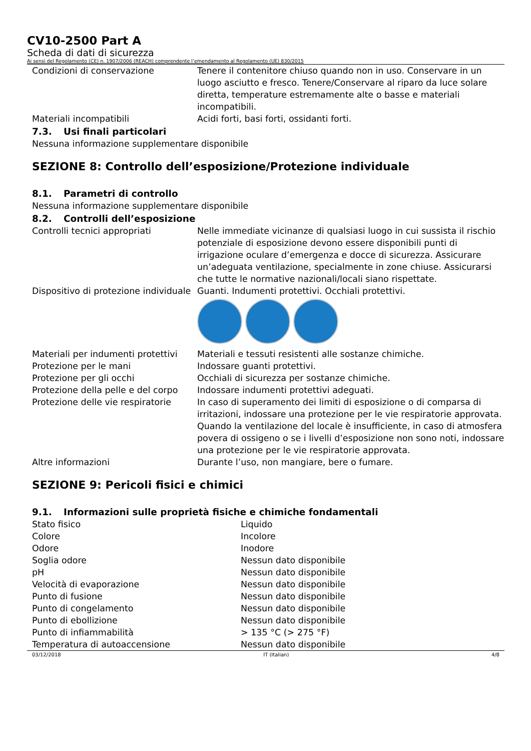CV10-2500 Part A
Scheda di dati di sicurezza
Ai sensi del Regolamento (CE) n. 1907/2006 (REACH) comprendente l’emendamento al Regolamento (UE) 830/2015
| Condizioni di conservazione | Tenere il contenitore chiuso quando non in uso. Conservare in un luogo asciutto e fresco. Tenere/Conservare al riparo da luce solare diretta, temperature estremamente alte o basse e materiali incompatibili. |
| Materiali incompatibili | Acidi forti, basi forti, ossidanti forti. |
7.3. Usi finali particolari
Nessuna informazione supplementare disponibile
SEZIONE 8: Controllo dell’esposizione/Protezione individuale
8.1. Parametri di controllo
Nessuna informazione supplementare disponibile
8.2. Controlli dell’esposizione
| Controlli tecnici appropriati | Nelle immediate vicinanze di qualsiasi luogo in cui sussista il rischio potenziale di esposizione devono essere disponibili punti di irrigazione oculare d’emergenza e docce di sicurezza. Assicurare un’adeguata ventilazione, specialmente in zone chiuse. Assicurarsi che tutte le normative nazionali/locali siano rispettate. |
| Dispositivo di protezione individuale | Guanti. Indumenti protettivi. Occhiali protettivi. |
| Materiali per indumenti protettivi | Materiali e tessuti resistenti alle sostanze chimiche. |
| Protezione per le mani | Indossare guanti protettivi. |
| Protezione per gli occhi | Occhiali di sicurezza per sostanze chimiche. |
| Protezione della pelle e del corpo | Indossare indumenti protettivi adeguati. |
| Protezione delle vie respiratorie | In caso di superamento dei limiti di esposizione o di comparsa di irritazioni, indossare una protezione per le vie respiratorie approvata. Quando la ventilazione del locale è insufficiente, in caso di atmosfera povera di ossigeno o se i livelli d’esposizione non sono noti, indossare una protezione per le vie respiratorie approvata. |
| Altre informazioni | Durante l’uso, non mangiare, bere o fumare. |
SEZIONE 9: Pericoli fisici e chimici
9.1. Informazioni sulle proprietà fisiche e chimiche fondamentali
| Stato fisico | Liquido |
| Colore | Incolore |
| Odore | Inodore |
| Soglia odore | Nessun dato disponibile |
| pH | Nessun dato disponibile |
| Velocità di evaporazione | Nessun dato disponibile |
| Punto di fusione | Nessun dato disponibile |
| Punto di congelamento | Nessun dato disponibile |
| Punto di ebollizione | Nessun dato disponibile |
| Punto di infiammabilità | > 135 °C (> 275 °F) |
| Temperatura di autoaccensione | Nessun dato disponibile |
03/12/2018 IT (Italian) 4/8